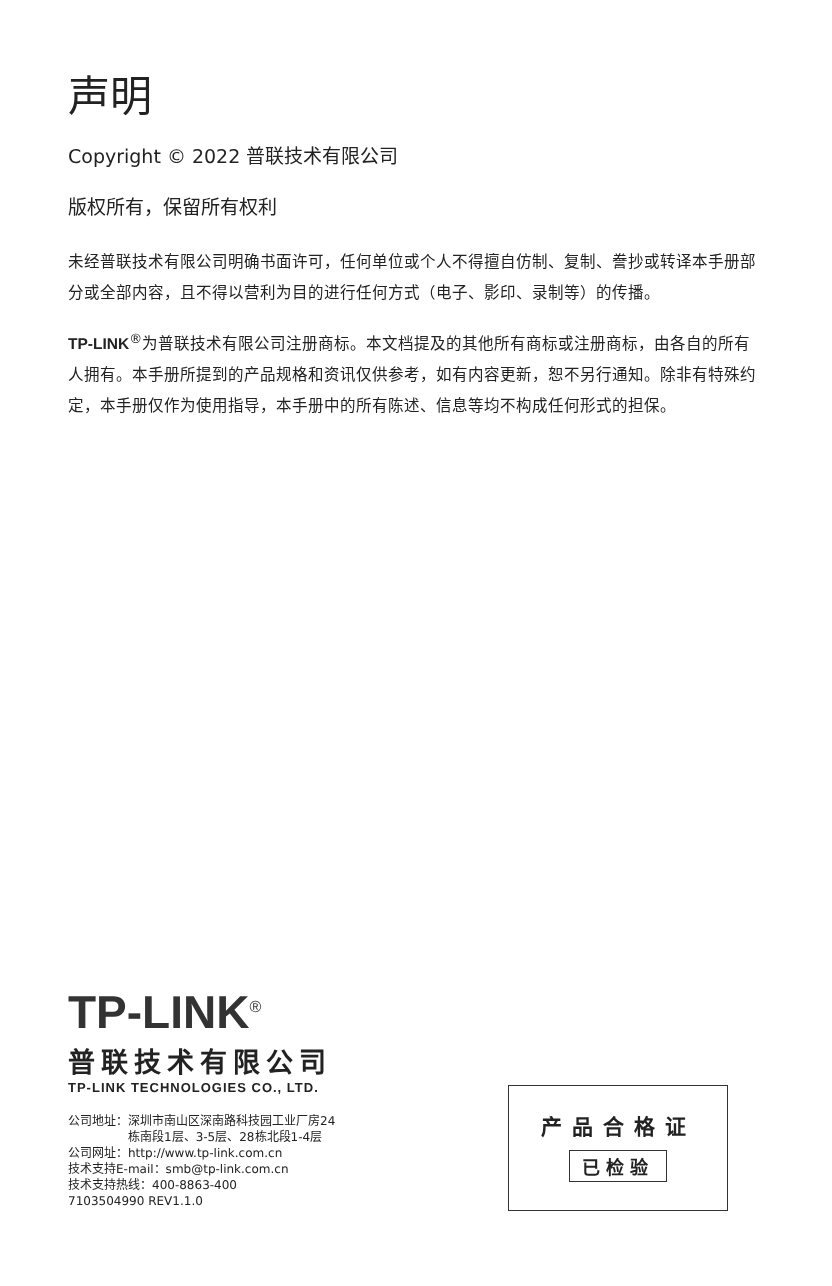声明
Copyright © 2022 普联技术有限公司
版权所有，保留所有权利
未经普联技术有限公司明确书面许可，任何单位或个人不得擅自仿制、复制、誊抄或转译本手册部分或全部内容，且不得以营利为目的进行任何方式（电子、影印、录制等）的传播。
TP-LINK<sup>®</sup>为普联技术有限公司注册商标。本文档提及的其他所有商标或注册商标，由各自的所有人拥有。本手册所提到的产品规格和资讯仅供参考，如有内容更新，恕不另行通知。除非有特殊约定，本手册仅作为使用指导，本手册中的所有陈述、信息等均不构成任何形式的担保。
TP-LINK<sup>®</sup>
普联技术有限公司
TP-LINK TECHNOLOGIES CO., LTD.
公司地址：深圳市南山区深南路科技园工业厂房24
     栋南段1层、3-5层、28栋北段1-4层
公司网址：http://www.tp-link.com.cn
技术支持E-mail：smb@tp-link.com.cn
技术支持热线：400-8863-400
7103504990 REV1.1.0
产品合格证
已检验